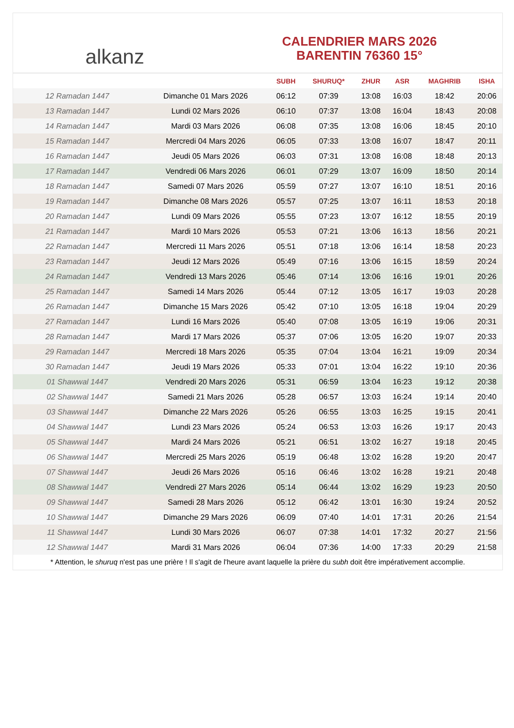alkanz
CALENDRIER MARS 2026
BARENTIN 76360 15°
| | | SUBH | SHURUQ* | ZHUR | ASR | MAGHRIB | ISHA |
| --- | --- | --- | --- | --- | --- | --- | --- |
| 12 Ramadan 1447 | Dimanche 01 Mars 2026 | 06:12 | 07:39 | 13:08 | 16:03 | 18:42 | 20:06 |
| 13 Ramadan 1447 | Lundi 02 Mars 2026 | 06:10 | 07:37 | 13:08 | 16:04 | 18:43 | 20:08 |
| 14 Ramadan 1447 | Mardi 03 Mars 2026 | 06:08 | 07:35 | 13:08 | 16:06 | 18:45 | 20:10 |
| 15 Ramadan 1447 | Mercredi 04 Mars 2026 | 06:05 | 07:33 | 13:08 | 16:07 | 18:47 | 20:11 |
| 16 Ramadan 1447 | Jeudi 05 Mars 2026 | 06:03 | 07:31 | 13:08 | 16:08 | 18:48 | 20:13 |
| 17 Ramadan 1447 | Vendredi 06 Mars 2026 | 06:01 | 07:29 | 13:07 | 16:09 | 18:50 | 20:14 |
| 18 Ramadan 1447 | Samedi 07 Mars 2026 | 05:59 | 07:27 | 13:07 | 16:10 | 18:51 | 20:16 |
| 19 Ramadan 1447 | Dimanche 08 Mars 2026 | 05:57 | 07:25 | 13:07 | 16:11 | 18:53 | 20:18 |
| 20 Ramadan 1447 | Lundi 09 Mars 2026 | 05:55 | 07:23 | 13:07 | 16:12 | 18:55 | 20:19 |
| 21 Ramadan 1447 | Mardi 10 Mars 2026 | 05:53 | 07:21 | 13:06 | 16:13 | 18:56 | 20:21 |
| 22 Ramadan 1447 | Mercredi 11 Mars 2026 | 05:51 | 07:18 | 13:06 | 16:14 | 18:58 | 20:23 |
| 23 Ramadan 1447 | Jeudi 12 Mars 2026 | 05:49 | 07:16 | 13:06 | 16:15 | 18:59 | 20:24 |
| 24 Ramadan 1447 | Vendredi 13 Mars 2026 | 05:46 | 07:14 | 13:06 | 16:16 | 19:01 | 20:26 |
| 25 Ramadan 1447 | Samedi 14 Mars 2026 | 05:44 | 07:12 | 13:05 | 16:17 | 19:03 | 20:28 |
| 26 Ramadan 1447 | Dimanche 15 Mars 2026 | 05:42 | 07:10 | 13:05 | 16:18 | 19:04 | 20:29 |
| 27 Ramadan 1447 | Lundi 16 Mars 2026 | 05:40 | 07:08 | 13:05 | 16:19 | 19:06 | 20:31 |
| 28 Ramadan 1447 | Mardi 17 Mars 2026 | 05:37 | 07:06 | 13:05 | 16:20 | 19:07 | 20:33 |
| 29 Ramadan 1447 | Mercredi 18 Mars 2026 | 05:35 | 07:04 | 13:04 | 16:21 | 19:09 | 20:34 |
| 30 Ramadan 1447 | Jeudi 19 Mars 2026 | 05:33 | 07:01 | 13:04 | 16:22 | 19:10 | 20:36 |
| 01 Shawwal 1447 | Vendredi 20 Mars 2026 | 05:31 | 06:59 | 13:04 | 16:23 | 19:12 | 20:38 |
| 02 Shawwal 1447 | Samedi 21 Mars 2026 | 05:28 | 06:57 | 13:03 | 16:24 | 19:14 | 20:40 |
| 03 Shawwal 1447 | Dimanche 22 Mars 2026 | 05:26 | 06:55 | 13:03 | 16:25 | 19:15 | 20:41 |
| 04 Shawwal 1447 | Lundi 23 Mars 2026 | 05:24 | 06:53 | 13:03 | 16:26 | 19:17 | 20:43 |
| 05 Shawwal 1447 | Mardi 24 Mars 2026 | 05:21 | 06:51 | 13:02 | 16:27 | 19:18 | 20:45 |
| 06 Shawwal 1447 | Mercredi 25 Mars 2026 | 05:19 | 06:48 | 13:02 | 16:28 | 19:20 | 20:47 |
| 07 Shawwal 1447 | Jeudi 26 Mars 2026 | 05:16 | 06:46 | 13:02 | 16:28 | 19:21 | 20:48 |
| 08 Shawwal 1447 | Vendredi 27 Mars 2026 | 05:14 | 06:44 | 13:02 | 16:29 | 19:23 | 20:50 |
| 09 Shawwal 1447 | Samedi 28 Mars 2026 | 05:12 | 06:42 | 13:01 | 16:30 | 19:24 | 20:52 |
| 10 Shawwal 1447 | Dimanche 29 Mars 2026 | 06:09 | 07:40 | 14:01 | 17:31 | 20:26 | 21:54 |
| 11 Shawwal 1447 | Lundi 30 Mars 2026 | 06:07 | 07:38 | 14:01 | 17:32 | 20:27 | 21:56 |
| 12 Shawwal 1447 | Mardi 31 Mars 2026 | 06:04 | 07:36 | 14:00 | 17:33 | 20:29 | 21:58 |
* Attention, le shuruq n'est pas une prière ! Il s'agit de l'heure avant laquelle la prière du subh doit être impérativement accomplie.